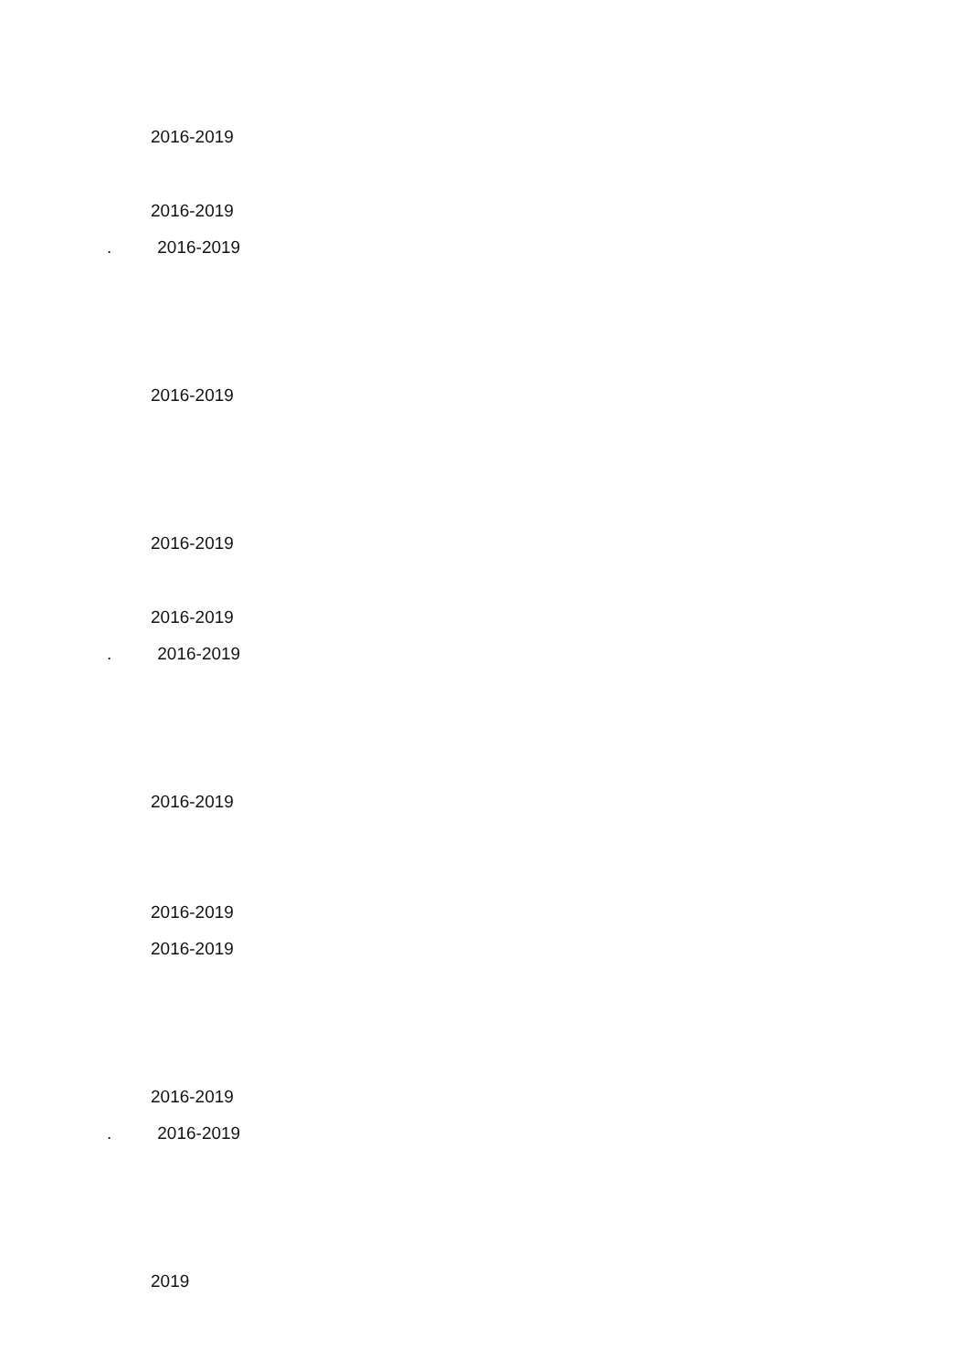2016-2019
2016-2019
. 2016-2019
2016-2019
2016-2019
2016-2019
. 2016-2019
2016-2019
2016-2019
2016-2019
2016-2019
. 2016-2019
2019